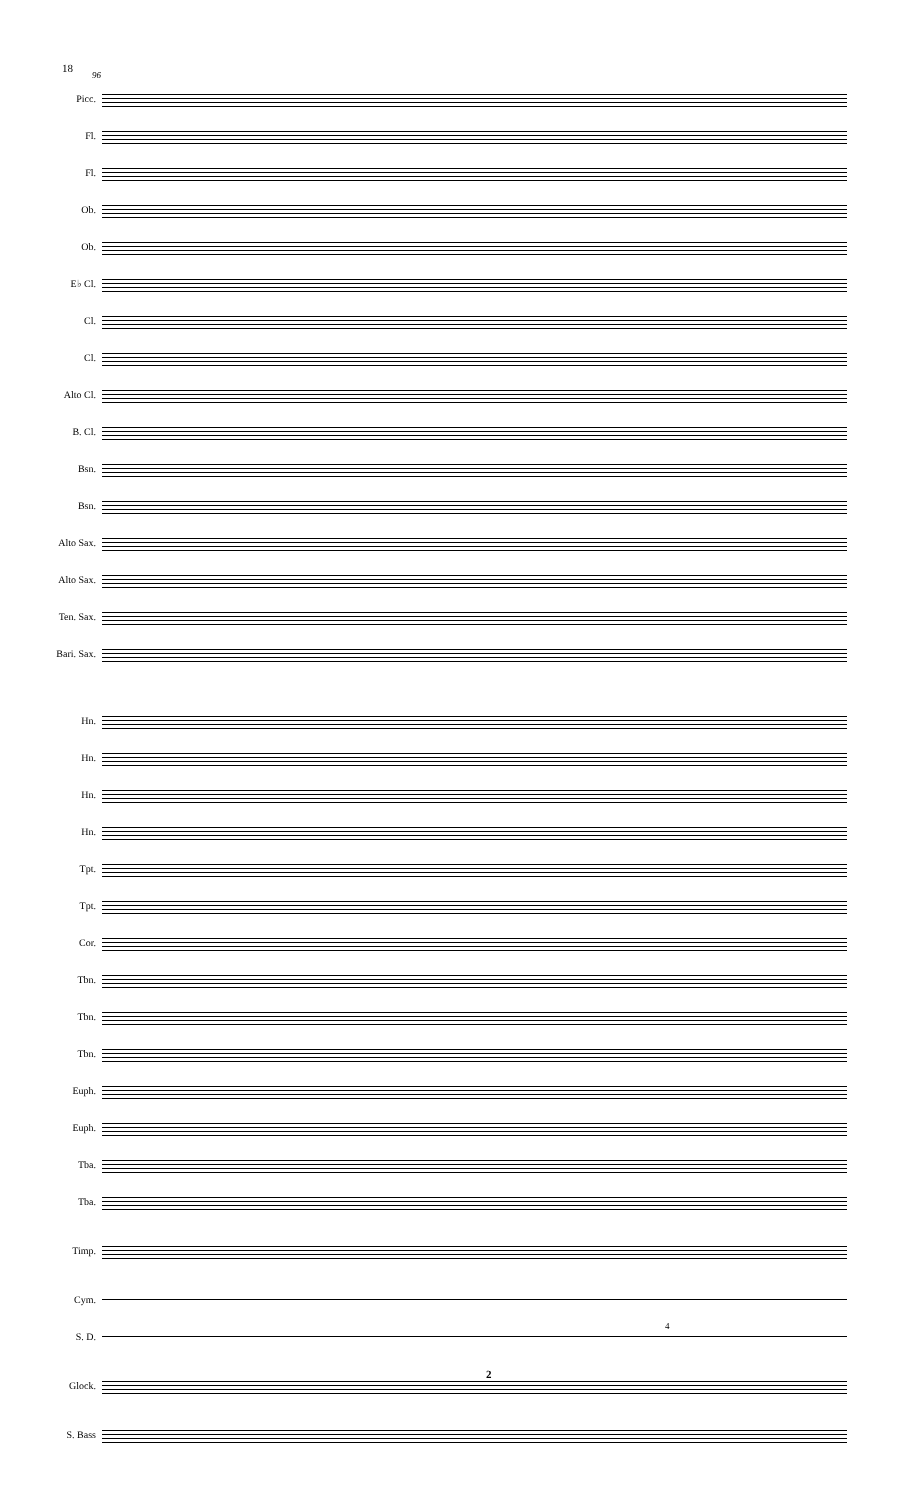18
96
Picc.
Fl.
Fl.
Ob.
Ob.
E♭ Cl.
Cl.
Cl.
Alto Cl.
B. Cl.
Bsn.
Bsn.
Alto Sax.
Alto Sax.
Ten. Sax.
Bari. Sax.
Hn.
Hn.
Hn.
Hn.
Tpt.
Tpt.
Cor.
Tbn.
Tbn.
Tbn.
Euph.
Euph.
Tba.
Tba.
Timp.
Cym.
S. D.
4
Glock.
2
S. Bass